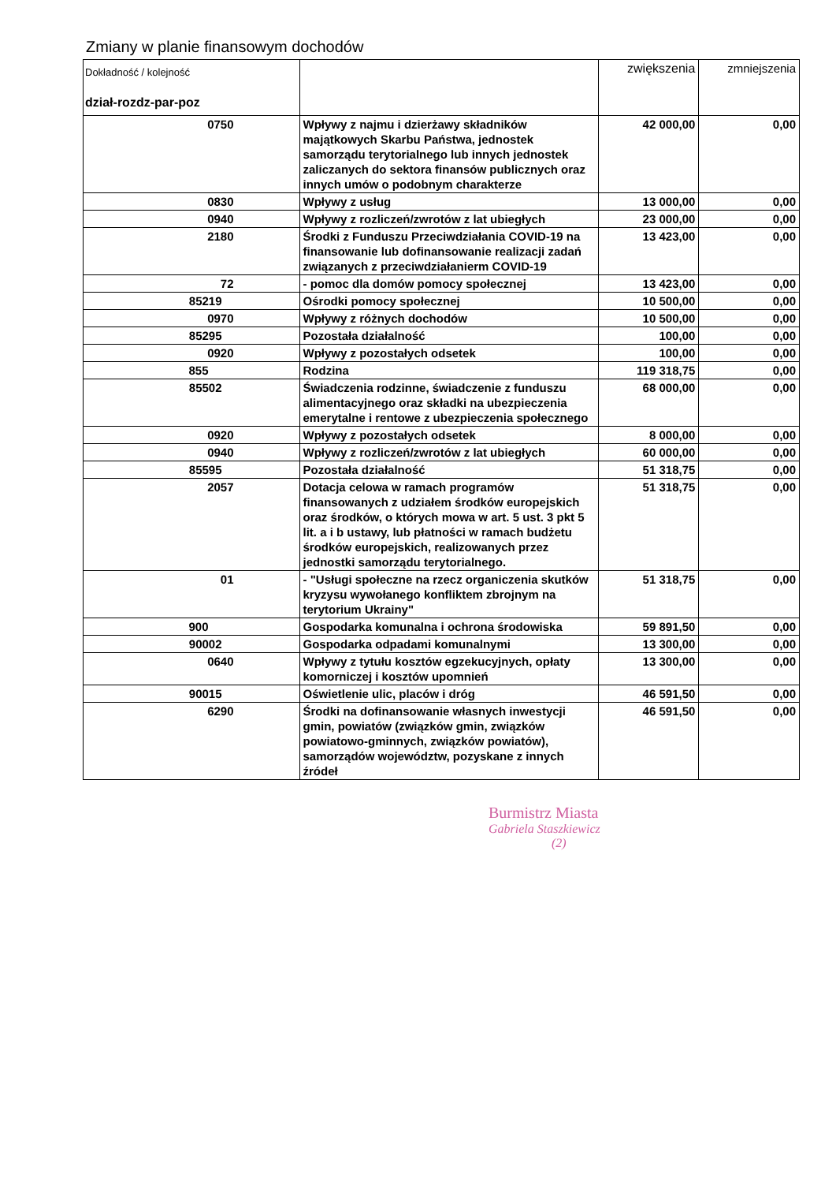Zmiany w planie finansowym dochodów
| Dokładność / kolejność dział-rozdz-par-poz | | zwiększenia | zmniejszenia |
| --- | --- | --- | --- |
| 0750 | Wpływy z najmu i dzierżawy składników majątkowych Skarbu Państwa, jednostek samorządu terytorialnego lub innych jednostek zaliczanych do sektora finansów publicznych oraz innych umów o podobnym charakterze | 42 000,00 | 0,00 |
| 0830 | Wpływy z usług | 13 000,00 | 0,00 |
| 0940 | Wpływy z rozliczeń/zwrotów z lat ubiegłych | 23 000,00 | 0,00 |
| 2180 | Środki z Funduszu Przeciwdziałania COVID-19 na finansowanie lub dofinansowanie realizacji zadań związanych z przeciwdziałanierm COVID-19 | 13 423,00 | 0,00 |
| 72 | - pomoc dla domów pomocy społecznej | 13 423,00 | 0,00 |
| 85219 | Ośrodki pomocy społecznej | 10 500,00 | 0,00 |
| 0970 | Wpływy z różnych dochodów | 10 500,00 | 0,00 |
| 85295 | Pozostała działalność | 100,00 | 0,00 |
| 0920 | Wpływy z pozostałych odsetek | 100,00 | 0,00 |
| 855 | Rodzina | 119 318,75 | 0,00 |
| 85502 | Świadczenia rodzinne, świadczenie z funduszu alimentacyjnego oraz składki na ubezpieczenia emerytalne i rentowe z ubezpieczenia społecznego | 68 000,00 | 0,00 |
| 0920 | Wpływy z pozostałych odsetek | 8 000,00 | 0,00 |
| 0940 | Wpływy z rozliczeń/zwrotów z lat ubiegłych | 60 000,00 | 0,00 |
| 85595 | Pozostała działalność | 51 318,75 | 0,00 |
| 2057 | Dotacja celowa w ramach programów finansowanych z udziałem środków europejskich oraz środków, o których mowa w art. 5 ust. 3 pkt 5 lit. a i b ustawy, lub płatności w ramach budżetu środków europejskich, realizowanych przez jednostki samorządu terytorialnego. | 51 318,75 | 0,00 |
| 01 | - "Usługi społeczne na rzecz organiczenia skutków kryzysu wywołanego konfliktem zbrojnym na terytorium Ukrainy" | 51 318,75 | 0,00 |
| 900 | Gospodarka komunalna i ochrona środowiska | 59 891,50 | 0,00 |
| 90002 | Gospodarka odpadami komunalnymi | 13 300,00 | 0,00 |
| 0640 | Wpływy z tytułu kosztów egzekucyjnych, opłaty komorniczej i kosztów upomnień | 13 300,00 | 0,00 |
| 90015 | Oświetlenie ulic, placów i dróg | 46 591,50 | 0,00 |
| 6290 | Środki na dofinansowanie własnych inwestycji gmin, powiatów (związków gmin, związków powiatowo-gminnych, związków powiatów), samorządów województw, pozyskane z innych źródeł | 46 591,50 | 0,00 |
Burmistrz Miasta
Gabriela Staszkiewicz
(2)